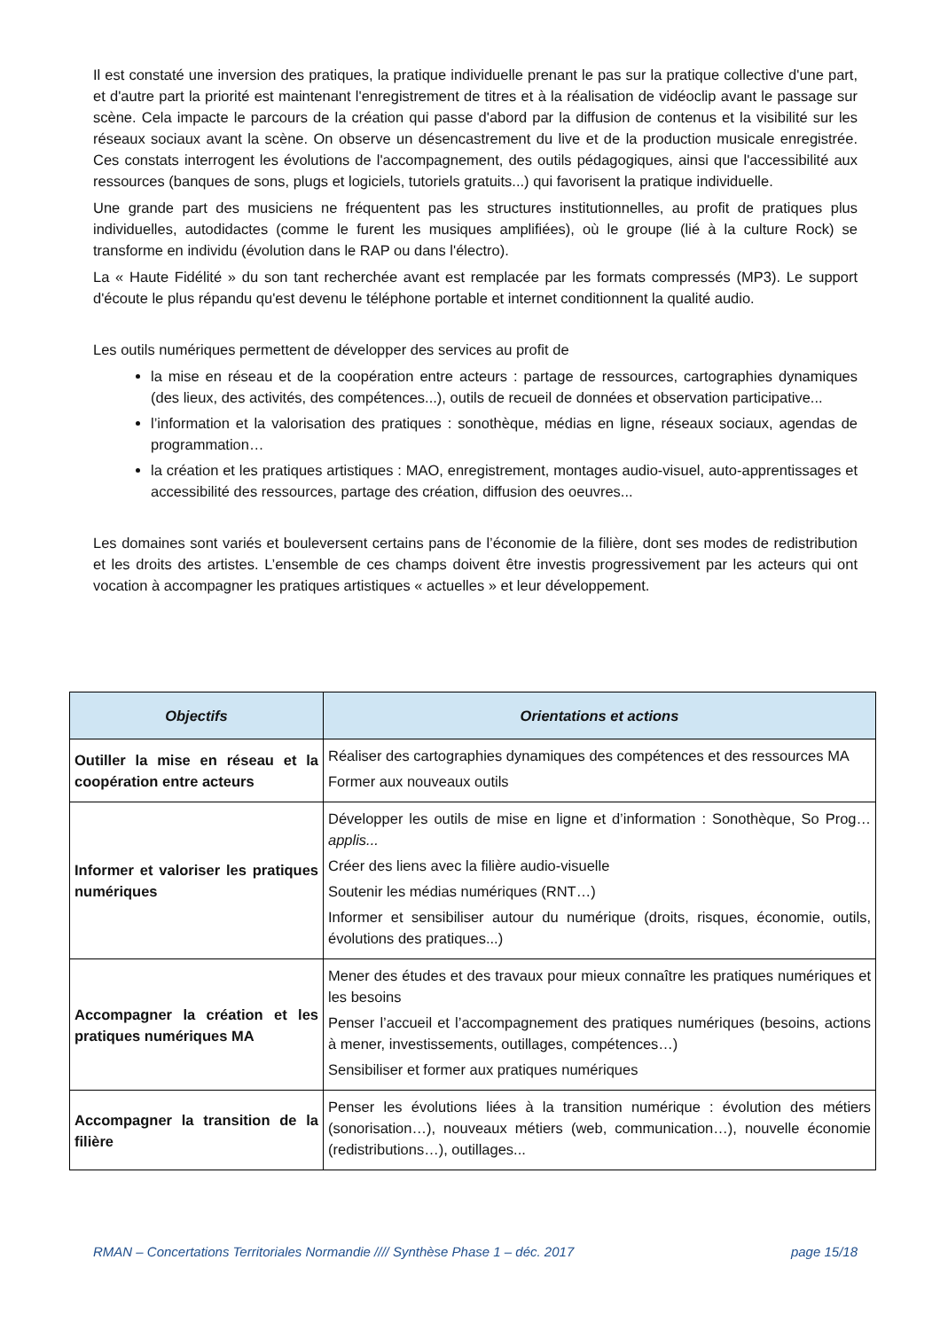Il est constaté une inversion des pratiques, la pratique individuelle prenant le pas sur la pratique collective d'une part, et d'autre part la priorité est maintenant l'enregistrement de titres et à la réalisation de vidéoclip avant le passage sur scène. Cela impacte le parcours de la création qui passe d'abord par la diffusion de contenus et la visibilité sur les réseaux sociaux avant la scène. On observe un désencastrement du live et de la production musicale enregistrée. Ces constats interrogent les évolutions de l'accompagnement, des outils pédagogiques, ainsi que l'accessibilité aux ressources (banques de sons, plugs et logiciels, tutoriels gratuits...) qui favorisent la pratique individuelle.
Une grande part des musiciens ne fréquentent pas les structures institutionnelles, au profit de pratiques plus individuelles, autodidactes (comme le furent les musiques amplifiées), où le groupe (lié à la culture Rock) se transforme en individu (évolution dans le RAP ou dans l'électro).
La « Haute Fidélité » du son tant recherchée avant est remplacée par les formats compressés (MP3). Le support d'écoute le plus répandu qu'est devenu le téléphone portable et internet conditionnent la qualité audio.
Les outils numériques permettent de développer des services au profit de
la mise en réseau et de la coopération entre acteurs : partage de ressources, cartographies dynamiques (des lieux, des activités, des compétences...), outils de recueil de données et observation participative...
l’information et la valorisation des pratiques : sonothèque, médias en ligne, réseaux sociaux, agendas de programmation…
la création et les pratiques artistiques : MAO, enregistrement, montages audio-visuel, auto-apprentissages et accessibilité des ressources, partage des création, diffusion des oeuvres...
Les domaines sont variés et bouleversent certains pans de l’économie de la filière, dont ses modes de redistribution et les droits des artistes. L’ensemble de ces champs doivent être investis progressivement par les acteurs qui ont vocation à accompagner les pratiques artistiques « actuelles » et leur développement.
| Objectifs | Orientations et actions |
| --- | --- |
| Outiller la mise en réseau et la coopération entre acteurs | Réaliser des cartographies dynamiques des compétences et des ressources MA Former aux nouveaux outils |
| Informer et valoriser les pratiques numériques | Développer les outils de mise en ligne et d’information : Sonothèque, So Prog… applis... Créer des liens avec la filière audio-visuelle Soutenir les médias numériques (RNT…) Informer et sensibiliser autour du numérique (droits, risques, économie, outils, évolutions des pratiques...) |
| Accompagner la création et les pratiques numériques MA | Mener des études et des travaux pour mieux connaître les pratiques numériques et les besoins Penser l’accueil et l’accompagnement des pratiques numériques (besoins, actions à mener, investissements, outillages, compétences…) Sensibiliser et former aux pratiques numériques |
| Accompagner la transition de la filière | Penser les évolutions liées à la transition numérique : évolution des métiers (sonorisation…), nouveaux métiers (web, communication…), nouvelle économie (redistributions…), outillages... |
RMAN – Concertations Territoriales Normandie //// Synthèse Phase 1 – déc. 2017 page 15/18